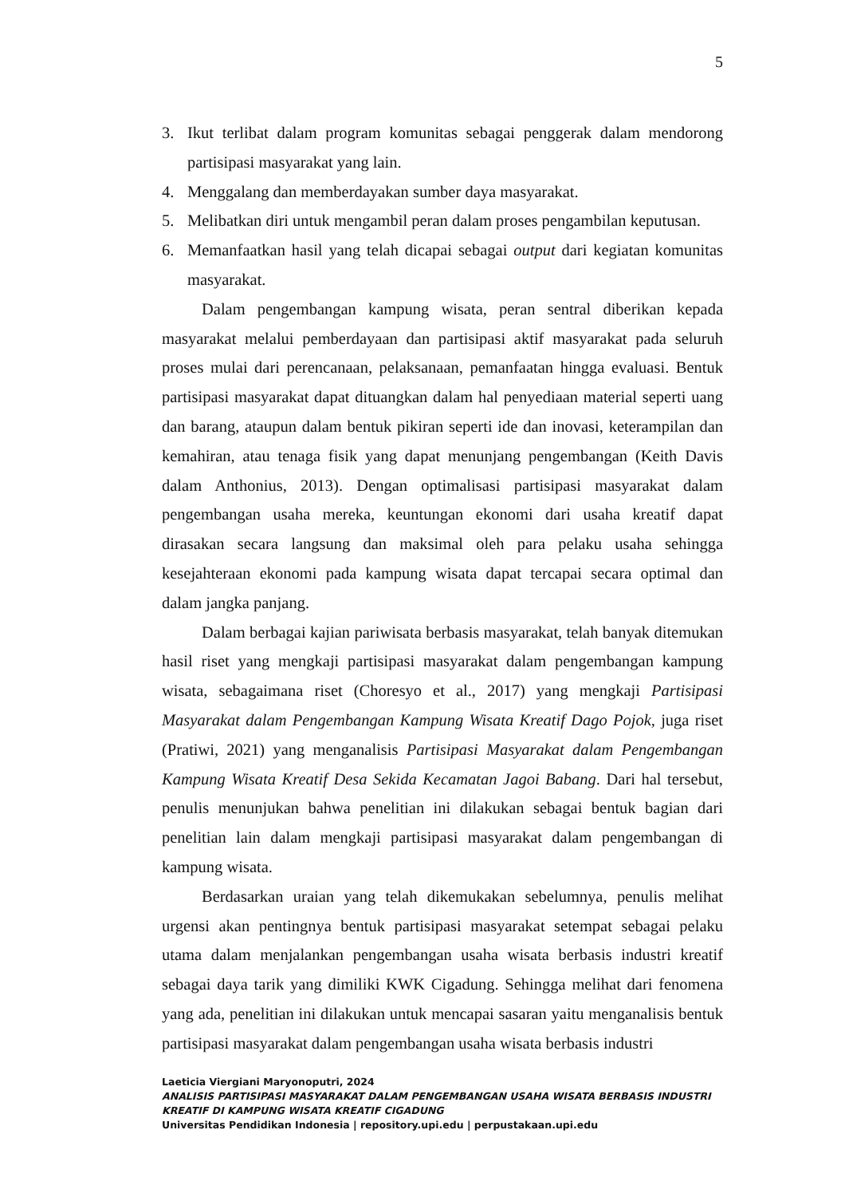5
3. Ikut terlibat dalam program komunitas sebagai penggerak dalam mendorong partisipasi masyarakat yang lain.
4. Menggalang dan memberdayakan sumber daya masyarakat.
5. Melibatkan diri untuk mengambil peran dalam proses pengambilan keputusan.
6. Memanfaatkan hasil yang telah dicapai sebagai output dari kegiatan komunitas masyarakat.
Dalam pengembangan kampung wisata, peran sentral diberikan kepada masyarakat melalui pemberdayaan dan partisipasi aktif masyarakat pada seluruh proses mulai dari perencanaan, pelaksanaan, pemanfaatan hingga evaluasi. Bentuk partisipasi masyarakat dapat dituangkan dalam hal penyediaan material seperti uang dan barang, ataupun dalam bentuk pikiran seperti ide dan inovasi, keterampilan dan kemahiran, atau tenaga fisik yang dapat menunjang pengembangan (Keith Davis dalam Anthonius, 2013). Dengan optimalisasi partisipasi masyarakat dalam pengembangan usaha mereka, keuntungan ekonomi dari usaha kreatif dapat dirasakan secara langsung dan maksimal oleh para pelaku usaha sehingga kesejahteraan ekonomi pada kampung wisata dapat tercapai secara optimal dan dalam jangka panjang.
Dalam berbagai kajian pariwisata berbasis masyarakat, telah banyak ditemukan hasil riset yang mengkaji partisipasi masyarakat dalam pengembangan kampung wisata, sebagaimana riset (Choresyo et al., 2017) yang mengkaji Partisipasi Masyarakat dalam Pengembangan Kampung Wisata Kreatif Dago Pojok, juga riset (Pratiwi, 2021) yang menganalisis Partisipasi Masyarakat dalam Pengembangan Kampung Wisata Kreatif Desa Sekida Kecamatan Jagoi Babang. Dari hal tersebut, penulis menunjukan bahwa penelitian ini dilakukan sebagai bentuk bagian dari penelitian lain dalam mengkaji partisipasi masyarakat dalam pengembangan di kampung wisata.
Berdasarkan uraian yang telah dikemukakan sebelumnya, penulis melihat urgensi akan pentingnya bentuk partisipasi masyarakat setempat sebagai pelaku utama dalam menjalankan pengembangan usaha wisata berbasis industri kreatif sebagai daya tarik yang dimiliki KWK Cigadung. Sehingga melihat dari fenomena yang ada, penelitian ini dilakukan untuk mencapai sasaran yaitu menganalisis bentuk partisipasi masyarakat dalam pengembangan usaha wisata berbasis industri
Laeticia Viergiani Maryonoputri, 2024
ANALISIS PARTISIPASI MASYARAKAT DALAM PENGEMBANGAN USAHA WISATA BERBASIS INDUSTRI KREATIF DI KAMPUNG WISATA KREATIF CIGADUNG
Universitas Pendidikan Indonesia | repository.upi.edu | perpustakaan.upi.edu